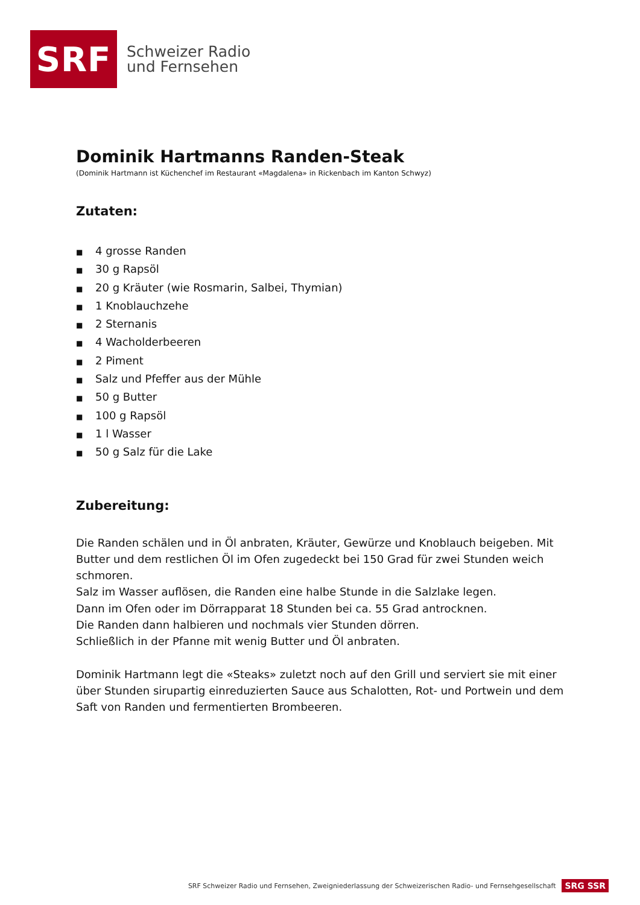SRF
Schweizer Radio
und Fernsehen
Dominik Hartmanns Randen-Steak
(Dominik Hartmann ist Küchenchef im Restaurant «Magdalena» in Rickenbach im Kanton Schwyz)
Zutaten:
■ 4 grosse Randen
■ 30 g Rapsöl
■ 20 g Kräuter (wie Rosmarin, Salbei, Thymian)
■ 1 Knoblauchzehe
■ 2 Sternanis
■ 4 Wacholderbeeren
■ 2 Piment
■ Salz und Pfeffer aus der Mühle
■ 50 g Butter
■ 100 g Rapsöl
■ 1 l Wasser
■ 50 g Salz für die Lake
Zubereitung:
Die Randen schälen und in Öl anbraten, Kräuter, Gewürze und Knoblauch beigeben. Mit Butter und dem restlichen Öl im Ofen zugedeckt bei 150 Grad für zwei Stunden weich schmoren.
Salz im Wasser auflösen, die Randen eine halbe Stunde in die Salzlake legen.
Dann im Ofen oder im Dörrapparat 18 Stunden bei ca. 55 Grad antrocknen.
Die Randen dann halbieren und nochmals vier Stunden dörren.
Schließlich in der Pfanne mit wenig Butter und Öl anbraten.
Dominik Hartmann legt die «Steaks» zuletzt noch auf den Grill und serviert sie mit einer über Stunden sirupartig einreduzierten Sauce aus Schalotten, Rot- und Portwein und dem Saft von Randen und fermentierten Brombeeren.
SRF Schweizer Radio und Fernsehen, Zweigniederlassung der Schweizerischen Radio- und Fernsehgesellschaft SRG SSR